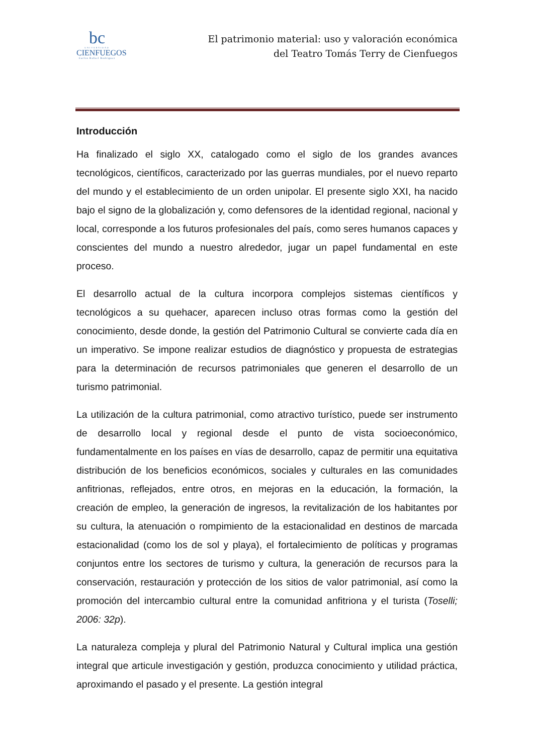bc
UNIVERSIDAD
CIENFUEGOS
Carlos Rafael Rodríguez
El patrimonio material: uso y valoración económica
del Teatro Tomás Terry de Cienfuegos
Introducción
Ha finalizado el siglo XX, catalogado como el siglo de los grandes avances tecnológicos, científicos, caracterizado por las guerras mundiales, por el nuevo reparto del mundo y el establecimiento de un orden unipolar. El presente siglo XXI, ha nacido bajo el signo de la globalización y, como defensores de la identidad regional, nacional y local, corresponde a los futuros profesionales del país, como seres humanos capaces y conscientes del mundo a nuestro alrededor, jugar un papel fundamental en este proceso.
El desarrollo actual de la cultura incorpora complejos sistemas científicos y tecnológicos a su quehacer, aparecen incluso otras formas como la gestión del conocimiento, desde donde, la gestión del Patrimonio Cultural se convierte cada día en un imperativo. Se impone realizar estudios de diagnóstico y propuesta de estrategias para la determinación de recursos patrimoniales que generen el desarrollo de un turismo patrimonial.
La utilización de la cultura patrimonial, como atractivo turístico, puede ser instrumento de desarrollo local y regional desde el punto de vista socioeconómico, fundamentalmente en los países en vías de desarrollo, capaz de permitir una equitativa distribución de los beneficios económicos, sociales y culturales en las comunidades anfitrionas, reflejados, entre otros, en mejoras en la educación, la formación, la creación de empleo, la generación de ingresos, la revitalización de los habitantes por su cultura, la atenuación o rompimiento de la estacionalidad en destinos de marcada estacionalidad (como los de sol y playa), el fortalecimiento de políticas y programas conjuntos entre los sectores de turismo y cultura, la generación de recursos para la conservación, restauración y protección de los sitios de valor patrimonial, así como la promoción del intercambio cultural entre la comunidad anfitriona y el turista (Toselli; 2006: 32p).
La naturaleza compleja y plural del Patrimonio Natural y Cultural implica una gestión integral que articule investigación y gestión, produzca conocimiento y utilidad práctica, aproximando el pasado y el presente. La gestión integral